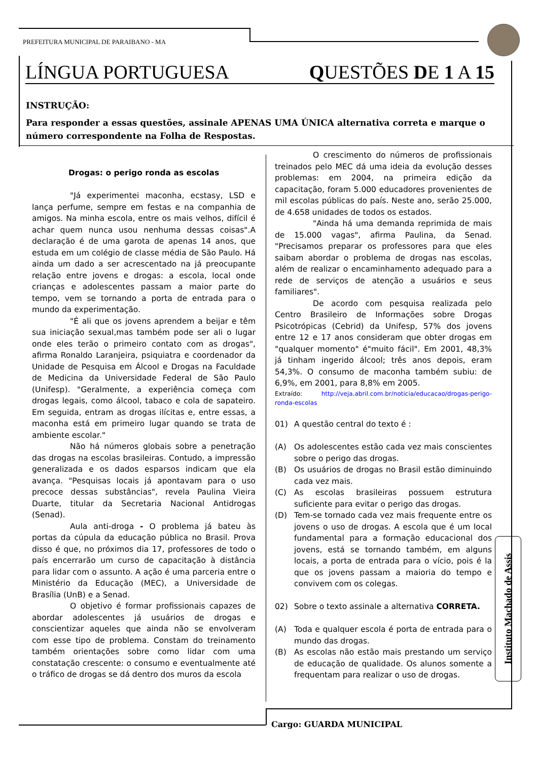PREFEITURA MUNICIPAL DE PARAIBANO - MA
LÍNGUA PORTUGUESA QUESTÕES DE 1 A 15
INSTRUÇÃO:
Para responder a essas questões, assinale APENAS UMA ÚNICA alternativa correta e marque o número correspondente na Folha de Respostas.
Drogas: o perigo ronda as escolas
"Já experimentei maconha, ecstasy, LSD e lança perfume, sempre em festas e na companhia de amigos. Na minha escola, entre os mais velhos, difícil é achar quem nunca usou nenhuma dessas coisas".A declaração é de uma garota de apenas 14 anos, que estuda em um colégio de classe média de São Paulo. Há ainda um dado a ser acrescentado na já preocupante relação entre jovens e drogas: a escola, local onde crianças e adolescentes passam a maior parte do tempo, vem se tornando a porta de entrada para o mundo da experimentação.
"É ali que os jovens aprendem a beijar e têm sua iniciação sexual,mas também pode ser ali o lugar onde eles terão o primeiro contato com as drogas", afirma Ronaldo Laranjeira, psiquiatra e coordenador da Unidade de Pesquisa em Álcool e Drogas na Faculdade de Medicina da Universidade Federal de São Paulo (Unifesp). "Geralmente, a experiência começa com drogas legais, como álcool, tabaco e cola de sapateiro. Em seguida, entram as drogas ilícitas e, entre essas, a maconha está em primeiro lugar quando se trata de ambiente escolar."
Não há números globais sobre a penetração das drogas na escolas brasileiras. Contudo, a impressão generalizada e os dados esparsos indicam que ela avança. "Pesquisas locais já apontavam para o uso precoce dessas substâncias", revela Paulina Vieira Duarte, titular da Secretaria Nacional Antidrogas (Senad).
Aula anti-droga - O problema já bateu às portas da cúpula da educação pública no Brasil. Prova disso é que, no próximos dia 17, professores de todo o país encerrarão um curso de capacitação à distância para lidar com o assunto. A ação é uma parceria entre o Ministério da Educação (MEC), a Universidade de Brasília (UnB) e a Senad.
O objetivo é formar profissionais capazes de abordar adolescentes já usuários de drogas e conscientizar aqueles que ainda não se envolveram com esse tipo de problema. Constam do treinamento também orientações sobre como lidar com uma constatação crescente: o consumo e eventualmente até o tráfico de drogas se dá dentro dos muros da escola
O crescimento do números de profissionais treinados pelo MEC dá uma ideia da evolução desses problemas: em 2004, na primeira edição da capacitação, foram 5.000 educadores provenientes de mil escolas públicas do país. Neste ano, serão 25.000, de 4.658 unidades de todos os estados.
"Ainda há uma demanda reprimida de mais de 15.000 vagas", afirma Paulina, da Senad. "Precisamos preparar os professores para que eles saibam abordar o problema de drogas nas escolas, além de realizar o encaminhamento adequado para a rede de serviços de atenção a usuários e seus familiares".
De acordo com pesquisa realizada pelo Centro Brasileiro de Informações sobre Drogas Psicotrópicas (Cebrid) da Unifesp, 57% dos jovens entre 12 e 17 anos consideram que obter drogas em "qualquer momento" é"muito fácil". Em 2001, 48,3% já tinham ingerido álcool; três anos depois, eram 54,3%. O consumo de maconha também subiu: de 6,9%, em 2001, para 8,8% em 2005.
Extraído: http://veja.abril.com.br/noticia/educacao/drogas-perigo-ronda-escolas
01) A questão central do texto é :
(A) Os adolescentes estão cada vez mais conscientes sobre o perigo das drogas.
(B) Os usuários de drogas no Brasil estão diminuindo cada vez mais.
(C) As escolas brasileiras possuem estrutura suficiente para evitar o perigo das drogas.
(D) Tem-se tornado cada vez mais frequente entre os jovens o uso de drogas. A escola que é um local fundamental para a formação educacional dos jovens, está se tornando também, em alguns locais, a porta de entrada para o vício, pois é la que os jovens passam a maioria do tempo e convivem com os colegas.
02) Sobre o texto assinale a alternativa CORRETA.
(A) Toda e qualquer escola é porta de entrada para o mundo das drogas.
(B) As escolas não estão mais prestando um serviço de educação de qualidade. Os alunos somente a frequentam para realizar o uso de drogas.
Instituto Machado de Assis
Cargo: GUARDA MUNICIPAL